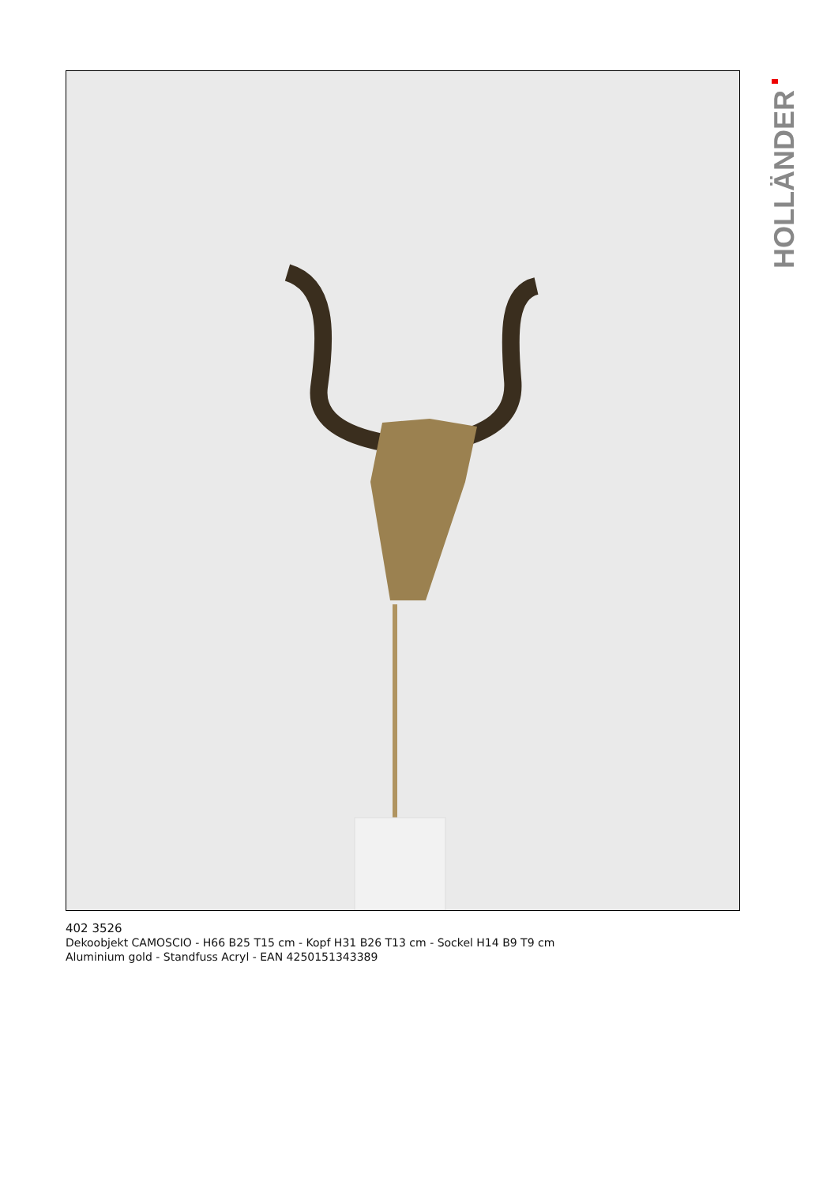HOLLÄNDER
402 3526
Dekoobjekt CAMOSCIO - H66 B25 T15 cm - Kopf H31 B26 T13 cm - Sockel H14 B9 T9 cm
Aluminium gold - Standfuss Acryl - EAN 4250151343389